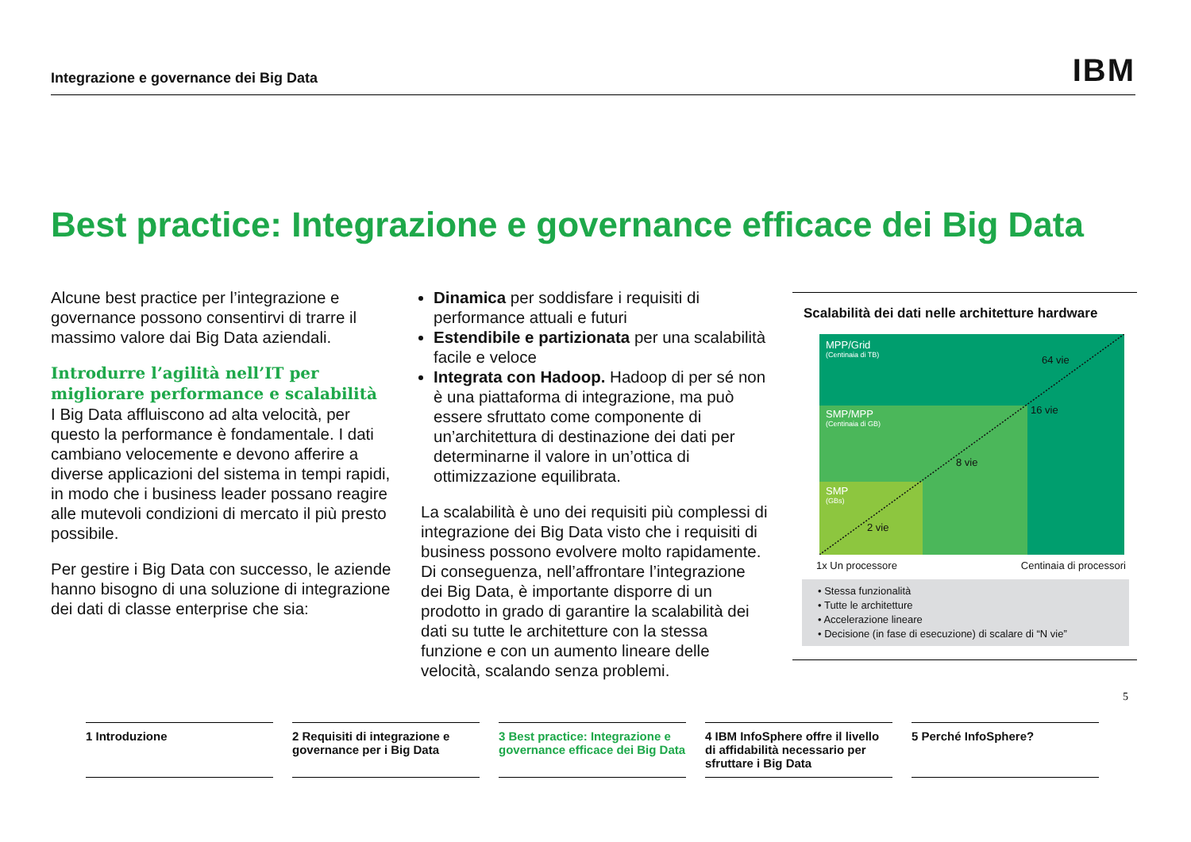Integrazione e governance dei Big Data IBM
Best practice: Integrazione e governance efficace dei Big Data
Alcune best practice per l’integrazione e governance possono consentirvi di trarre il massimo valore dai Big Data aziendali.
Introdurre l’agilità nell’IT per migliorare performance e scalabilità
I Big Data affluiscono ad alta velocità, per questo la performance è fondamentale. I dati cambiano velocemente e devono afferire a diverse applicazioni del sistema in tempi rapidi, in modo che i business leader possano reagire alle mutevoli condizioni di mercato il più presto possibile.
Per gestire i Big Data con successo, le aziende hanno bisogno di una soluzione di integrazione dei dati di classe enterprise che sia:
Dinamica per soddisfare i requisiti di performance attuali e futuri
Estendibile e partizionata per una scalabilità facile e veloce
Integrata con Hadoop. Hadoop di per sé non è una piattaforma di integrazione, ma può essere sfruttato come componente di un’architettura di destinazione dei dati per determinarne il valore in un’ottica di ottimizzazione equilibrata.
La scalabilità è uno dei requisiti più complessi di integrazione dei Big Data visto che i requisiti di business possono evolvere molto rapidamente. Di conseguenza, nell’affrontare l’integrazione dei Big Data, è importante disporre di un prodotto in grado di garantire la scalabilità dei dati su tutte le architetture con la stessa funzione e con un aumento lineare delle velocità, scalando senza problemi.
Scalabilità dei dati nelle architetture hardware
MPP/Grid
(Centinaia di TB)
SMP/MPP
(Centinaia di GB)
SMP
(GBs)
64 vie
16 vie
8 vie
2 vie
1x Un processore Centinaia di processori
• Stessa funzionalità
• Tutte le architetture
• Accelerazione lineare
• Decisione (in fase di esecuzione) di scalare di “N vie”
5
1 Introduzione 2 Requisiti di integrazione e governance per i Big Data
3 Best practice: Integrazione e governance efficace dei Big Data
4 IBM InfoSphere offre il livello di affidabilità necessario per sfruttare i Big Data
5 Perché InfoSphere?